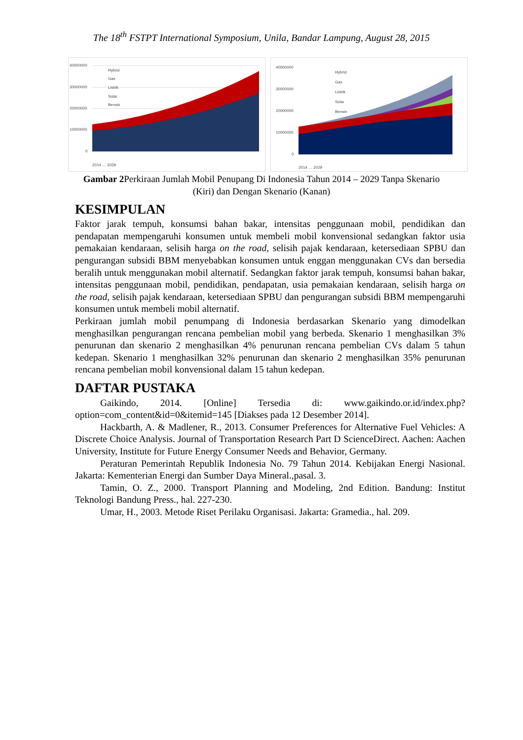The 18<sup>th</sup> FSTPT International Symposium, Unila, Bandar Lampung, August 28, 2015
40000000
30000000
20000000
10000000
0
Hybrid
Gas
Listrik
Solar
Bensin
2014 … 2029
40000000
30000000
20000000
10000000
0
Hybrid
Gas
Listrik
Solar
Bensin
2014 … 2029
Gambar 2 Perkiraan Jumlah Mobil Penupang Di Indonesia Tahun 2014 – 2029 Tanpa Skenario (Kiri) dan Dengan Skenario (Kanan)
KESIMPULAN
Faktor jarak tempuh, konsumsi bahan bakar, intensitas penggunaan mobil, pendidikan dan pendapatan mempengaruhi konsumen untuk membeli mobil konvensional sedangkan faktor usia pemakaian kendaraan, selisih harga on the road, selisih pajak kendaraan, ketersediaan SPBU dan pengurangan subsidi BBM menyebabkan konsumen untuk enggan menggunakan CVs dan bersedia beralih untuk menggunakan mobil alternatif. Sedangkan faktor jarak tempuh, konsumsi bahan bakar, intensitas penggunaan mobil, pendidikan, pendapatan, usia pemakaian kendaraan, selisih harga on the road, selisih pajak kendaraan, ketersediaan SPBU dan pengurangan subsidi BBM mempengaruhi konsumen untuk membeli mobil alternatif.
Perkiraan jumlah mobil penumpang di Indonesia berdasarkan Skenario yang dimodelkan menghasilkan pengurangan rencana pembelian mobil yang berbeda. Skenario 1 menghasilkan 3% penurunan dan skenario 2 menghasilkan 4% penurunan rencana pembelian CVs dalam 5 tahun kedepan. Skenario 1 menghasilkan 32% penurunan dan skenario 2 menghasilkan 35% penurunan rencana pembelian mobil konvensional dalam 15 tahun kedepan.
DAFTAR PUSTAKA
Gaikindo, 2014. [Online] Tersedia di: www.gaikindo.or.id/index.php?option=com_content&id=0&itemid=145 [Diakses pada 12 Desember 2014].
Hackbarth, A. & Madlener, R., 2013. Consumer Preferences for Alternative Fuel Vehicles: A Discrete Choice Analysis. Journal of Transportation Research Part D ScienceDirect. Aachen: Aachen University, Institute for Future Energy Consumer Needs and Behavior, Germany.
Peraturan Pemerintah Republik Indonesia No. 79 Tahun 2014. Kebijakan Energi Nasional. Jakarta: Kementerian Energi dan Sumber Daya Mineral.,pasal. 3.
Tamin, O. Z., 2000. Transport Planning and Modeling, 2nd Edition. Bandung: Institut Teknologi Bandung Press., hal. 227-230.
Umar, H., 2003. Metode Riset Perilaku Organisasi. Jakarta: Gramedia., hal. 209.